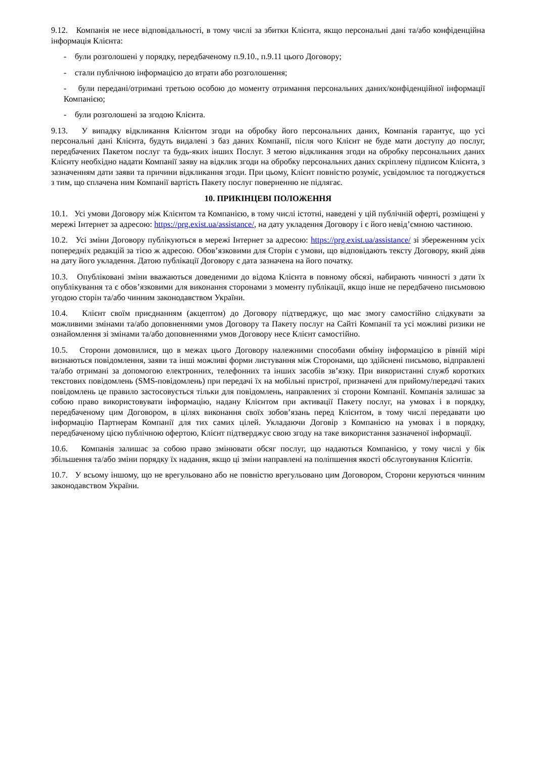9.12. Компанія не несе відповідальності, в тому числі за збитки Клієнта, якщо персональні дані та/або конфіденційна інформація Клієнта:
- були розголошені у порядку, передбаченому п.9.10., п.9.11 цього Договору;
- стали публічною інформацією до втрати або розголошення;
- були передані/отримані третьою особою до моменту отримання персональних даних/конфіденційної інформації Компанією;
- були розголошені за згодою Клієнта.
9.13. У випадку відкликання Клієнтом згоди на обробку його персональних даних, Компанія гарантує, що усі персональні дані Клієнта, будуть видалені з баз даних Компанії, після чого Клієнт не буде мати доступу до послуг, передбачених Пакетом послуг та будь-яких інших Послуг. З метою відкликання згоди на обробку персональних даних Клієнту необхідно надати Компанії заяву на відклик згоди на обробку персональних даних скріплену підписом Клієнта, з зазначенням дати заяви та причини відкликання згоди. При цьому, Клієнт повністю розуміє, усвідомлює та погоджується з тим, що сплачена ним Компанії вартість Пакету послуг поверненню не підлягає.
10. ПРИКІНЦЕВІ ПОЛОЖЕННЯ
10.1. Усі умови Договору між Клієнтом та Компанією, в тому числі істотні, наведені у цій публічній оферті, розміщені у мережі Інтернет за адресою: https://prg.exist.ua/assistance/, на дату укладення Договору і є його невід’ємною частиною.
10.2. Усі зміни Договору публікуються в мережі Інтернет за адресою: https://prg.exist.ua/assistance/ зі збереженням усіх попередніх редакцій за тією ж адресою. Обов’язковими для Сторін є умови, що відповідають тексту Договору, який діяв на дату його укладення. Датою публікації Договору є дата зазначена на його початку.
10.3. Опубліковані зміни вважаються доведеними до відома Клієнта в повному обсязі, набирають чинності з дати їх опублікування та є обов’язковими для виконання сторонами з моменту публікації, якщо інше не передбачено письмовою угодою сторін та/або чинним законодавством України.
10.4. Клієнт своїм приєднанням (акцептом) до Договору підтверджує, що має змогу самостійно слідкувати за можливими змінами та/або доповненнями умов Договору та Пакету послуг на Сайті Компанії та усі можливі ризики не ознайомлення зі змінами та/або доповненнями умов Договору несе Клієнт самостійно.
10.5. Сторони домовилися, що в межах цього Договору належними способами обміну інформацією в рівній мірі визнаються повідомлення, заяви та інші можливі форми листування між Сторонами, що здійснені письмово, відправлені та/або отримані за допомогою електронних, телефонних та інших засобів зв’язку. При використанні служб коротких текстових повідомлень (SMS-повідомлень) при передачі їх на мобільні пристрої, призначені для прийому/передачі таких повідомлень це правило застосовується тільки для повідомлень, направлених зі сторони Компанії. Компанія залишає за собою право використовувати інформацію, надану Клієнтом при активації Пакету послуг, на умовах і в порядку, передбаченому цим Договором, в цілях виконання своїх зобов’язань перед Клієнтом, в тому числі передавати цю інформацію Партнерам Компанії для тих самих цілей. Укладаючи Договір з Компанією на умовах і в порядку, передбаченому цією публічною офертою, Клієнт підтверджує свою згоду на таке використання зазначеної інформації.
10.6. Компанія залишає за собою право змінювати обсяг послуг, що надаються Компанією, у тому числі у бік збільшення та/або зміни порядку їх надання, якщо ці зміни направлені на поліпшення якості обслуговування Клієнтів.
10.7. У всьому іншому, що не врегульовано або не повністю врегульовано цим Договором, Сторони керуються чинним законодавством України.